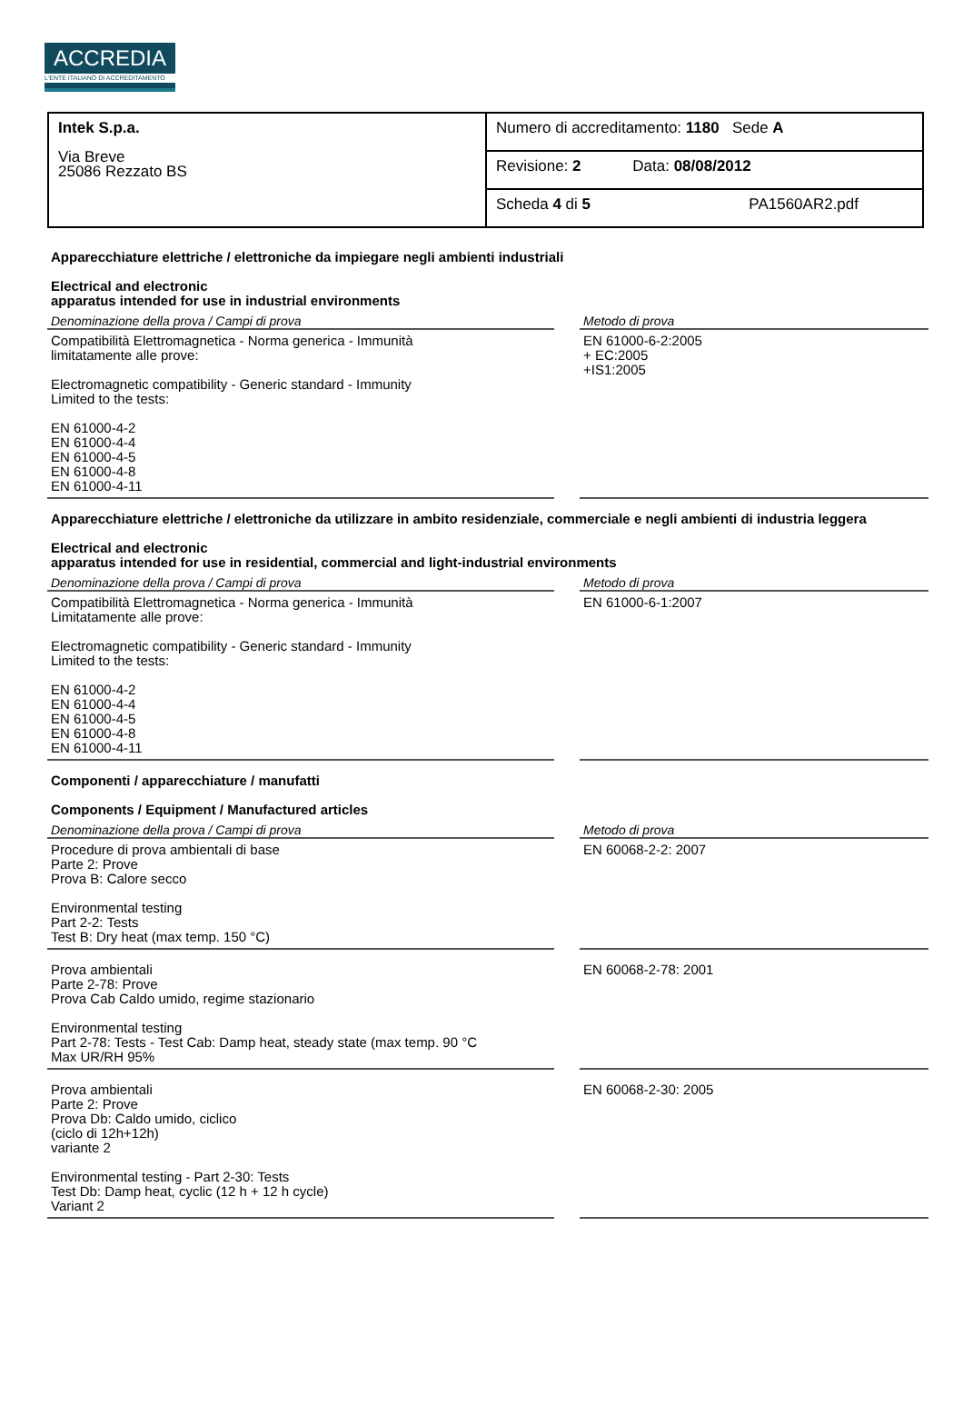ACCREDIA
L'ENTE ITALIANO DI ACCREDITAMENTO
| Intek S.p.a. Via Breve 25086 Rezzato BS | Numero di accreditamento: 1180 Sede A |
| | Revisione: 2 Data: 08/08/2012 |
| | Scheda 4 di 5 PA1560AR2.pdf |
Apparecchiature elettriche / elettroniche da impiegare negli ambienti industriali
Electrical and electronic
apparatus intended for use in industrial environments
| Denominazione della prova / Campi di prova | | Metodo di prova |
| --- | --- | --- |
| Compatibilità Elettromagnetica - Norma generica - Immunità limitatamente alle prove: Electromagnetic compatibility - Generic standard - Immunity Limited to the tests: EN 61000-4-2 EN 61000-4-4 EN 61000-4-5 EN 61000-4-8 EN 61000-4-11 | | EN 61000-6-2:2005 + EC:2005 +IS1:2005 |
Apparecchiature elettriche / elettroniche da utilizzare in ambito residenziale, commerciale e negli ambienti di industria leggera
Electrical and electronic
apparatus intended for use in residential, commercial and light-industrial environments
| Denominazione della prova / Campi di prova | | Metodo di prova |
| --- | --- | --- |
| Compatibilità Elettromagnetica - Norma generica - Immunità Limitatamente alle prove: Electromagnetic compatibility - Generic standard - Immunity Limited to the tests: EN 61000-4-2 EN 61000-4-4 EN 61000-4-5 EN 61000-4-8 EN 61000-4-11 | | EN 61000-6-1:2007 |
Componenti / apparecchiature / manufatti
Components / Equipment / Manufactured articles
| Denominazione della prova / Campi di prova | | Metodo di prova |
| --- | --- | --- |
| Procedure di prova ambientali di base Parte 2: Prove Prova B: Calore secco Environmental testing Part 2-2: Tests Test B: Dry heat (max temp. 150 °C) | | EN 60068-2-2: 2007 |
| Prova ambientali Parte 2-78: Prove Prova Cab Caldo umido, regime stazionario Environmental testing Part 2-78: Tests - Test Cab: Damp heat, steady state (max temp. 90 °C Max UR/RH 95% | | EN 60068-2-78: 2001 |
| Prova ambientali Parte 2: Prove Prova Db: Caldo umido, ciclico (ciclo di 12h+12h) variante 2 Environmental testing - Part 2-30: Tests Test Db: Damp heat, cyclic (12 h + 12 h cycle) Variant 2 | | EN 60068-2-30: 2005 |